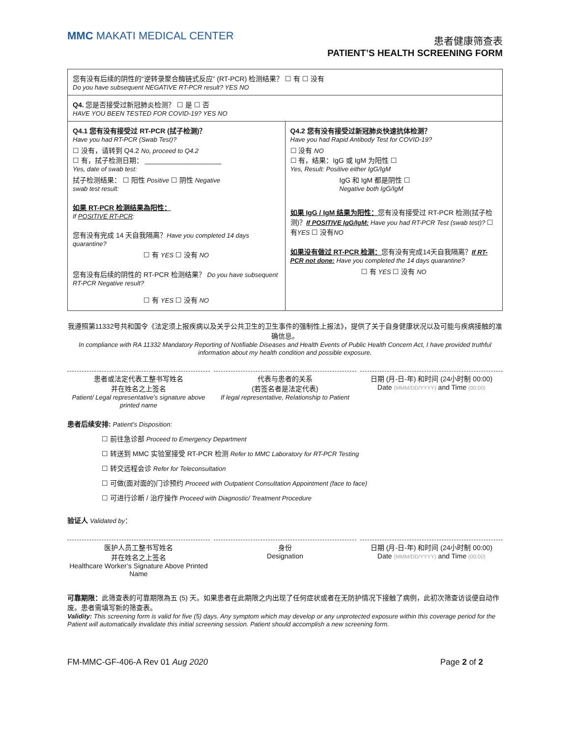MMC MAKATI MEDICAL CENTER
患者健康筛查表
PATIENT’S HEALTH SCREENING FORM
| 您有没有后续的阴性的“逆转录聚合酶链式反应” (RT-PCR) 检测结果？ ☐ 有 ☐ 没有 Do you have subsequent NEGATIVE RT-PCR result? YES NO | |
| Q4. 您是否接受过新冠肺炎检测？ ☐ 是 ☐ 否 HAVE YOU BEEN TESTED FOR COVID-19? YES NO | |
| Q4.1 您有没有接受过 RT-PCR (拭子检测)？ Have you had RT-PCR (Swab Test)? ☐ 没有，请转到 Q4.2 No, proceed to Q4.2 ☐ 有，拭子检测日期： ____________________ Yes, date of swab test: 拭子检测结果： ☐ 阳性 Positive ☐ 阴性 Negative swab test result: 如果 RT-PCR 检测结果為阳性： If POSITIVE RT-PCR : 您有没有完成 14 天自我隔离？ Have you completed 14 days quarantine? ☐ 有 YES ☐ 没有 NO 您有没有后续的阴性的 RT-PCR 检测结果？ Do you have subsequent RT-PCR Negative result? ☐ 有 YES ☐ 没有 NO | Q4.2 您有没有接受过新冠肺炎快速抗体检测？ Have you had Rapid Antibody Test for COVID-19? ☐ 没有 NO ☐ 有，结果：IgG 或 IgM 为阳性 ☐ Yes, Result: Positive either IgG/IgM IgG 和 IgM 都是阴性 ☐ Negative both IgG/IgM 如果 IgG / IgM 结果为阳性： 您有没有接受过 RT-PCR 检测(拭子检测)？ If POSITIVE IgG/IgM: Have you had RT-PCR Test (swab test)? ☐ 有 YES ☐ 没有 NO 如果没有做过 RT-PCR 检测： 您有没有完成14天自我隔离？ If RT-PCR not done: Have you completed the 14 days quarantine? ☐ 有 YES ☐ 没有 NO |
我遵照第11332号共和国令《法定须上报疾病以及关乎公共卫生的卫生事件的强制性上报法》，提供了关于自身健康状况以及可能与疾病接触的准确信息。
In compliance with RA 11332 Mandatory Reporting of Notifiable Diseases and Health Events of Public Health Concern Act, I have provided truthful information about my health condition and possible exposure.
患者或法定代表工整书写姓名
并在姓名之上签名
Patient/ Legal representative’s signature above printed name
代表与患者的关系
(若签名者是法定代表)
If legal representative, Relationship to Patient
日期 (月-日-年) 和时间 (24小时制 00:00)
Date (MMM/DD/YYYY) and Time (00:00)
患者后续安排: Patient’s Disposition:
☐ 前往急诊部 Proceed to Emergency Department
☐ 转送到 MMC 实验室接受 RT-PCR 检测 Refer to MMC Laboratory for RT-PCR Testing
☐ 转交远程会诊 Refer for Teleconsultation
☐ 可做(面对面的)门诊预约 Proceed with Outpatient Consultation Appointment (face to face)
☐ 可进行诊断 / 治疗操作 Proceed with Diagnostic/ Treatment Procedure
验证人 Validated by：
医护人员工整书写姓名
并在姓名之上签名
Healthcare Worker’s Signature Above Printed Name
身份
Designation
日期 (月-日-年) 和时间 (24小时制 00:00)
Date (MMM/DD/YYYY) and Time (00:00)
可靠期限：此筛查表的可靠期限為五 (5) 天。如果患者在此期限之内出现了任何症状或者在无防护情况下接触了病例，此初次筛查访谈便自动作废。患者需填写新的筛查表。
Validity: This screening form is valid for five (5) days. Any symptom which may develop or any unprotected exposure within this coverage period for the Patient will automatically invalidate this initial screening session. Patient should accomplish a new screening form.
FM-MMC-GF-406-A Rev 01 Aug 2020 Page 2 of 2